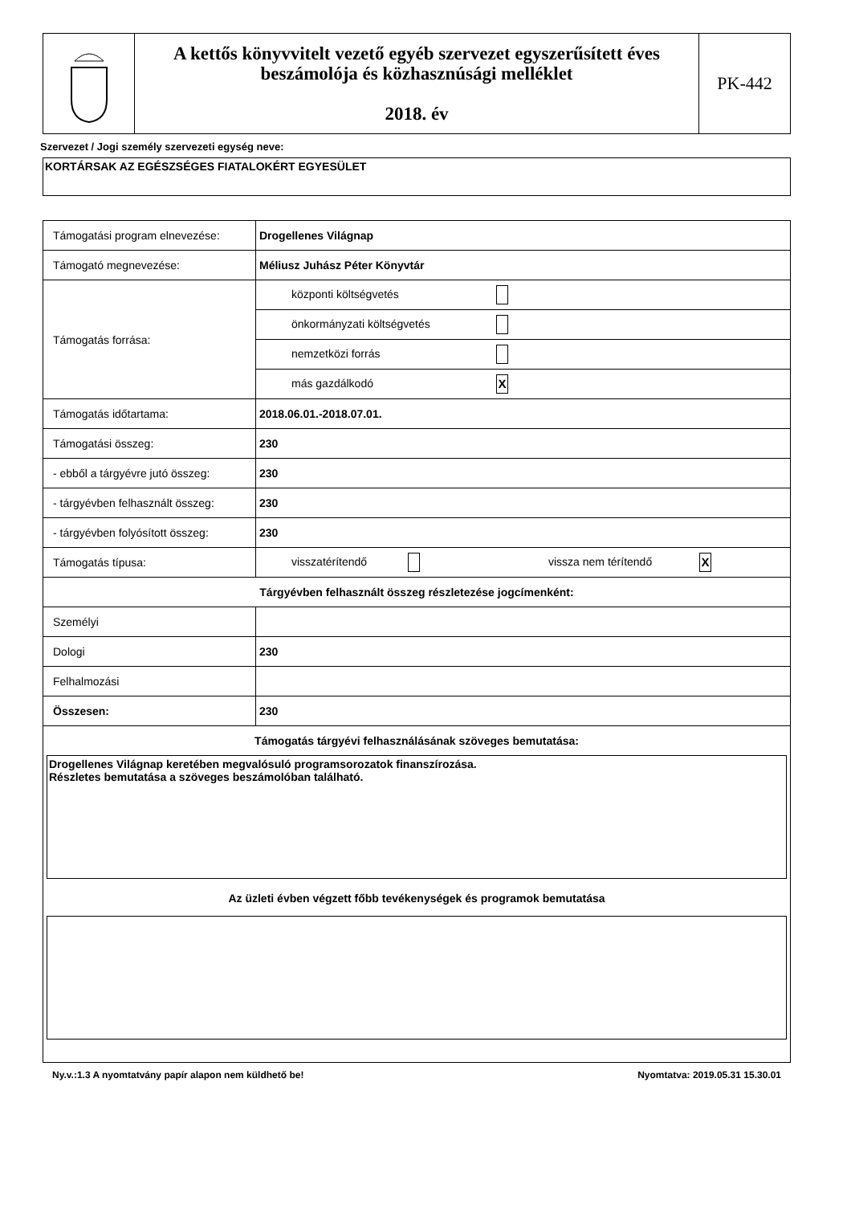A kettős könyvvitelt vezető egyéb szervezet egyszerűsített éves beszámolója és közhasznúsági melléklet
2018. év
PK-442
Szervezet / Jogi személy szervezeti egység neve:
KORTÁRSAK AZ EGÉSZSÉGES FIATALOKÉRT EGYESÜLET
| Támogatási program elnevezése: | Drogellenes Világnap |
| Támogató megnevezése: | Méliusz Juhász Péter Könyvtár |
| Támogatás forrása: | központi költségvetés |
| | önkormányzati költségvetés |
| | nemzetközi forrás |
| | más gazdálkodó X |
| Támogatás időtartama: | 2018.06.01.-2018.07.01. |
| Támogatási összeg: | 230 |
| - ebből a tárgyévre jutó összeg: | 230 |
| - tárgyévben felhasznált összeg: | 230 |
| - tárgyévben folyósított összeg: | 230 |
| Támogatás típusa: | visszatérítendő vissza nem térítendő X |
| Tárgyévben felhasznált összeg részletezése jogcímenként: | |
| Személyi | |
| Dologi | 230 |
| Felhalmozási | |
| Összesen: | 230 |
| Támogatás tárgyévi felhasználásának szöveges bemutatása: Drogellenes Világnap keretében megvalósuló programsorozatok finanszírozása. Részletes bemutatása a szöveges beszámolóban található. Az üzleti évben végzett főbb tevékenységek és programok bemutatása | |
Ny.v.:1.3 A nyomtatvány papír alapon nem küldhető be! Nyomtatva: 2019.05.31 15.30.01